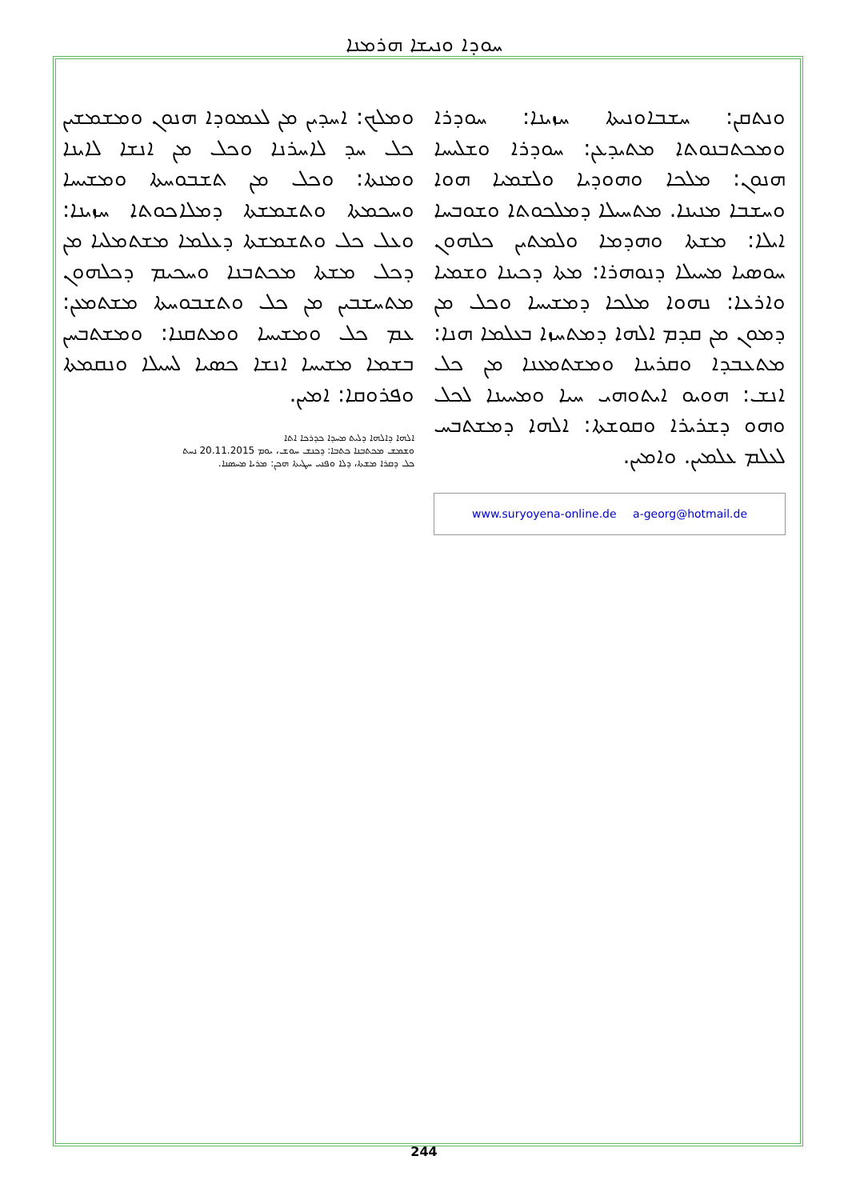ܚܘܕܐ ܘܢܝܫܐ ܗܪܡܢܐ
ܘܢܬܩܢ: ܚܫܒܐܘܢܝܬܐ ܚܙܝܢܐ: ܚܘܕܪܐ ܘܡܟܬܒܢܘܬܐ ܡܬܝܕܥܢ: ܚܘܕܪܐ ܘܫܠܝܚܐ ܗܢܘܢ: ܡܠܟܐ ܘܗܘܕܝܐ ܘܠܫܡܝܐ ܗܘܐ ܘܚܫܒܐ ܡܢܝܢܐ. ܡܬܚܝܠܐ ܕܡܠܟܘܬܐ ܘܫܘܒܚܐ ܐܝܠܐ: ܡܫܬܐ ܘܗܕܡܐ ܘܠܡܬܝܢ ܟܠܗܘܢ ܚܘܣܝܐ ܡܚܝܠܐ ܕܢܘܗܪܐ: ܡܬܐ ܕܟܝܢܐ ܘܫܡܝܐ ܘܐܪܥܐ: ܢܗܘܐ ܡܠܟܐ ܕܡܫܝܚܐ ܘܟܠ ܡܢ ܕܡܘܢ ܡܢ ܩܕܡ ܐܠܗܐ ܕܡܬܚܙܐ ܒܥܠܡܐ ܗܢܐ: ܡܬܥܒܕܐ ܘܩܪܝܢܐ ܘܡܫܬܡܥܢܐ ܡܢ ܟܠ ܐܢܫ: ܗܘܝܘ ܐܝܬܘܗܝ ܚܝܐ ܘܡܚܝܢܐ ܠܟܠ ܘܗܘ ܕܫܪܝܪܐ ܘܩܘܫܬܐ: ܐܠܗܐ ܕܡܫܬܒܚ ܠܥܠܡ ܥܠܡܝܢ. ܘܐܡܝܢ.
www.suryoyena-online.de a-georg@hotmail.de
ܘܡܠܟ: ܐܚܕܝܢ ܡܢ ܠܥܡܘܕܐ ܗܢܘܢ ܘܡܫܡܫܝܢ ܟܠ ܚܕ ܠܐܚܪܢܐ ܘܟܠ ܡܢ ܐܢܫܐ ܠܐܝܢܐ ܘܡܢܬܐ: ܘܟܠ ܡܢ ܬܫܒܘܚܬܐ ܘܡܫܝܚܐ ܘܚܟܡܬܐ ܘܬܫܡܫܬܐ ܕܡܠܐܟܘܬܐ ܚܙܝܢܐ: ܘܥܠ ܟܠ ܘܬܫܡܫܬܐ ܕܥܠܡܐ ܡܫܬܡܠܝܐ ܡܢ ܕܟܠ ܡܫܬܐ ܡܟܬܒܢܐ ܘܚܟܝܡ ܕܟܠܗܘܢ ܡܬܚܫܒܝܢ ܡܢ ܟܠ ܘܬܫܒܘܚܬܐ ܡܫܬܡܥܢ: ܥܡ ܟܠ ܘܡܫܝܚܐ ܘܡܬܩܢܐ: ܘܡܫܬܒܚܢ ܒܫܡܐ ܡܫܝܚܐ ܐܢܫܐ ܟܣܝܐ ܠܚܝܠܐ ܘܢܩܡܬܐ ܘܦܪܘܩܐ: ܐܡܝܢ.
ܐܠܗܐ ܕܐܠܗܐ ܕܠܝܬ ܡܚܕܐ ܟܕܪܟܐ ܐܬܐ
ܘܫܡܫ ܡܟܬܒܢܐ ܟܬܒܐ: ܕܟܢܫ ܚܘܫ، ܝܘܡ 20.11.2015 ܢܚܬ
ܟܠ ܕܩܪܐ ܡܫܬܐ، ܕܠܐ ܘܦܢܝ ܚܛܝܬܐ ܗܟܢ: ܡܪܝܐ ܡܚܣܢܐ.
244